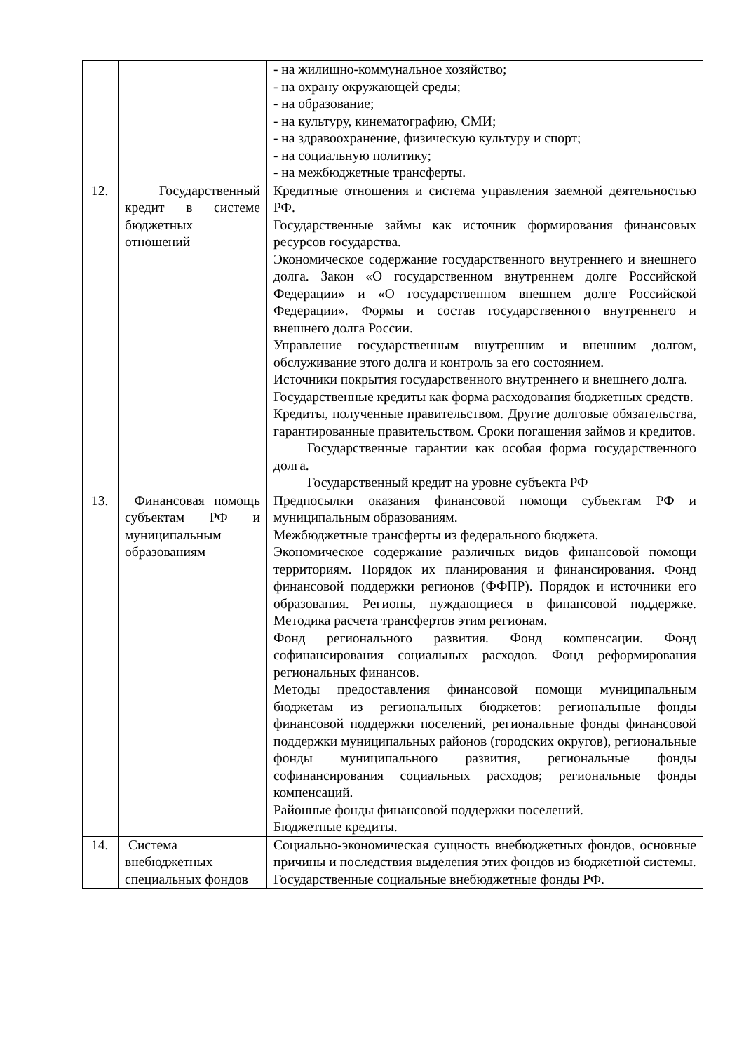| | | - на жилищно-коммунальное хозяйство; - на охрану окружающей среды; - на образование; - на культуру, кинематографию, СМИ; - на здравоохранение, физическую культуру и спорт; - на социальную политику; - на межбюджетные трансферты. |
| 12. | Государственный кредит в системе бюджетных отношений | Кредитные отношения и система управления заемной деятельностью РФ. Государственные займы как источник формирования финансовых ресурсов государства. Экономическое содержание государственного внутреннего и внешнего долга. Закон «О государственном внутреннем долге Российской Федерации» и «О государственном внешнем долге Российской Федерации». Формы и состав государственного внутреннего и внешнего долга России. Управление государственным внутренним и внешним долгом, обслуживание этого долга и контроль за его состоянием. Источники покрытия государственного внутреннего и внешнего долга. Государственные кредиты как форма расходования бюджетных средств. Кредиты, полученные правительством. Другие долговые обязательства, гарантированные правительством. Сроки погашения займов и кредитов. Государственные гарантии как особая форма государственного долга. Государственный кредит на уровне субъекта РФ |
| 13. | Финансовая помощь субъектам РФ и муниципальным образованиям | Предпосылки оказания финансовой помощи субъектам РФ и муниципальным образованиям. Межбюджетные трансферты из федерального бюджета. Экономическое содержание различных видов финансовой помощи территориям. Порядок их планирования и финансирования. Фонд финансовой поддержки регионов (ФФПР). Порядок и источники его образования. Регионы, нуждающиеся в финансовой поддержке. Методика расчета трансфертов этим регионам. Фонд регионального развития. Фонд компенсации. Фонд софинансирования социальных расходов. Фонд реформирования региональных финансов. Методы предоставления финансовой помощи муниципальным бюджетам из региональных бюджетов: региональные фонды финансовой поддержки поселений, региональные фонды финансовой поддержки муниципальных районов (городских округов), региональные фонды муниципального развития, региональные фонды софинансирования социальных расходов; региональные фонды компенсаций. Районные фонды финансовой поддержки поселений. Бюджетные кредиты. |
| 14. | Система внебюджетных специальных фондов | Социально-экономическая сущность внебюджетных фондов, основные причины и последствия выделения этих фондов из бюджетной системы. Государственные социальные внебюджетные фонды РФ. |